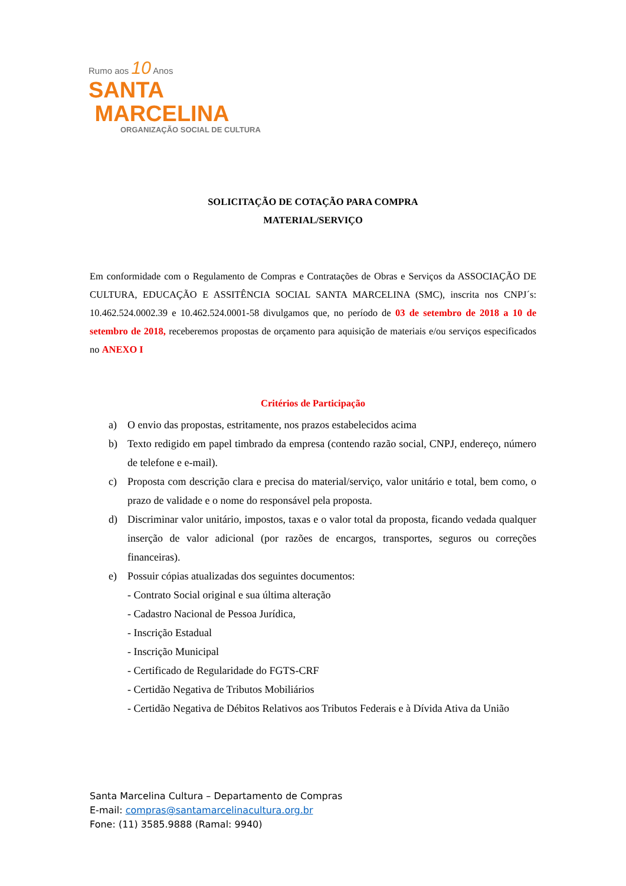Rumo aos 10 Anos
SANTA
MARCELINA
ORGANIZAÇÃO SOCIAL DE CULTURA
SOLICITAÇÃO DE COTAÇÃO PARA COMPRA
MATERIAL/SERVIÇO
Em conformidade com o Regulamento de Compras e Contratações de Obras e Serviços da ASSOCIAÇÃO DE CULTURA, EDUCAÇÃO E ASSITÊNCIA SOCIAL SANTA MARCELINA (SMC), inscrita nos CNPJ´s: 10.462.524.0002.39 e 10.462.524.0001-58 divulgamos que, no período de 03 de setembro de 2018 a 10 de setembro de 2018, receberemos propostas de orçamento para aquisição de materiais e/ou serviços especificados no ANEXO I
Critérios de Participação
a) O envio das propostas, estritamente, nos prazos estabelecidos acima
b) Texto redigido em papel timbrado da empresa (contendo razão social, CNPJ, endereço, número de telefone e e-mail).
c) Proposta com descrição clara e precisa do material/serviço, valor unitário e total, bem como, o prazo de validade e o nome do responsável pela proposta.
d) Discriminar valor unitário, impostos, taxas e o valor total da proposta, ficando vedada qualquer inserção de valor adicional (por razões de encargos, transportes, seguros ou correções financeiras).
e) Possuir cópias atualizadas dos seguintes documentos:
- Contrato Social original e sua última alteração
- Cadastro Nacional de Pessoa Jurídica,
- Inscrição Estadual
- Inscrição Municipal
- Certificado de Regularidade do FGTS-CRF
- Certidão Negativa de Tributos Mobiliários
- Certidão Negativa de Débitos Relativos aos Tributos Federais e à Dívida Ativa da União
Santa Marcelina Cultura – Departamento de Compras
E-mail: compras@santamarcelinacultura.org.br
Fone: (11) 3585.9888 (Ramal: 9940)